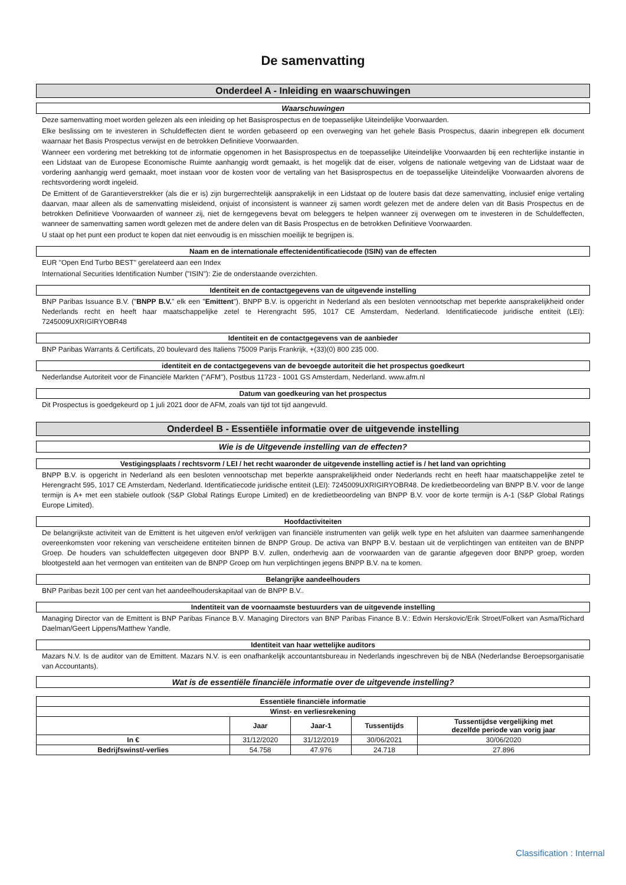De samenvatting
Onderdeel A - Inleiding en waarschuwingen
Waarschuwingen
Deze samenvatting moet worden gelezen als een inleiding op het Basisprospectus en de toepasselijke Uiteindelijke Voorwaarden.
Elke beslissing om te investeren in Schuldeffecten dient te worden gebaseerd op een overweging van het gehele Basis Prospectus, daarin inbegrepen elk document waarnaar het Basis Prospectus verwijst en de betrokken Definitieve Voorwaarden.
Wanneer een vordering met betrekking tot de informatie opgenomen in het Basisprospectus en de toepasselijke Uiteindelijke Voorwaarden bij een rechterlijke instantie in een Lidstaat van de Europese Economische Ruimte aanhangig wordt gemaakt, is het mogelijk dat de eiser, volgens de nationale wetgeving van de Lidstaat waar de vordering aanhangig werd gemaakt, moet instaan voor de kosten voor de vertaling van het Basisprospectus en de toepasselijke Uiteindelijke Voorwaarden alvorens de rechtsvordering wordt ingeleid.
De Emittent of de Garantieverstrekker (als die er is) zijn burgerrechtelijk aansprakelijk in een Lidstaat op de loutere basis dat deze samenvatting, inclusief enige vertaling daarvan, maar alleen als de samenvatting misleidend, onjuist of inconsistent is wanneer zij samen wordt gelezen met de andere delen van dit Basis Prospectus en de betrokken Definitieve Voorwaarden of wanneer zij, niet de kerngegevens bevat om beleggers te helpen wanneer zij overwegen om te investeren in de Schuldeffecten, wanneer de samenvatting samen wordt gelezen met de andere delen van dit Basis Prospectus en de betrokken Definitieve Voorwaarden.
U staat op het punt een product te kopen dat niet eenvoudig is en misschien moeilijk te begrijpen is.
Naam en de internationale effectenidentificatiecode (ISIN) van de effecten
EUR "Open End Turbo BEST" gerelateerd aan een Index
International Securities Identification Number ("ISIN"): Zie de onderstaande overzichten.
Identiteit en de contactgegevens van de uitgevende instelling
BNP Paribas Issuance B.V. ("BNPP B.V." elk een "Emittent"). BNPP B.V. is opgericht in Nederland als een besloten vennootschap met beperkte aansprakelijkheid onder Nederlands recht en heeft haar maatschappelijke zetel te Herengracht 595, 1017 CE Amsterdam, Nederland. Identificatiecode juridische entiteit (LEI): 7245009UXRIGIRYOBR48
Identiteit en de contactgegevens van de aanbieder
BNP Paribas Warrants & Certificats, 20 boulevard des Italiens 75009 Parijs Frankrijk, +(33)(0) 800 235 000.
identiteit en de contactgegevens van de bevoegde autoriteit die het prospectus goedkeurt
Nederlandse Autoriteit voor de Financiële Markten ("AFM"), Postbus 11723 - 1001 GS Amsterdam, Nederland. www.afm.nl
Datum van goedkeuring van het prospectus
Dit Prospectus is goedgekeurd op 1 juli 2021 door de AFM, zoals van tijd tot tijd aangevuld.
Onderdeel B - Essentiële informatie over de uitgevende instelling
Wie is de Uitgevende instelling van de effecten?
Vestigingsplaats / rechtsvorm / LEI / het recht waaronder de uitgevende instelling actief is / het land van oprichting
BNPP B.V. is opgericht in Nederland als een besloten vennootschap met beperkte aansprakelijkheid onder Nederlands recht en heeft haar maatschappelijke zetel te Herengracht 595, 1017 CE Amsterdam, Nederland. Identificatiecode juridische entiteit (LEI): 7245009UXRIGIRYOBR48. De kredietbeoordeling van BNPP B.V. voor de lange termijn is A+ met een stabiele outlook (S&P Global Ratings Europe Limited) en de kredietbeoordeling van BNPP B.V. voor de korte termijn is A-1 (S&P Global Ratings Europe Limited).
Hoofdactiviteiten
De belangrijkste activiteit van de Emittent is het uitgeven en/of verkrijgen van financiële instrumenten van gelijk welk type en het afsluiten van daarmee samenhangende overeenkomsten voor rekening van verscheidene entiteiten binnen de BNPP Group. De activa van BNPP B.V. bestaan uit de verplichtingen van entiteiten van de BNPP Groep. De houders van schuldeffecten uitgegeven door BNPP B.V. zullen, onderhevig aan de voorwaarden van de garantie afgegeven door BNPP groep, worden blootgesteld aan het vermogen van entiteiten van de BNPP Groep om hun verplichtingen jegens BNPP B.V. na te komen.
Belangrijke aandeelhouders
BNP Paribas bezit 100 per cent van het aandeelhouderskapitaal van de BNPP B.V..
Indentiteit van de voornaamste bestuurders van de uitgevende instelling
Managing Director van de Emittent is BNP Paribas Finance B.V. Managing Directors van BNP Paribas Finance B.V.: Edwin Herskovic/Erik Stroet/Folkert van Asma/Richard Daelman/Geert Lippens/Matthew Yandle.
Identiteit van haar wettelijke auditors
Mazars N.V. Is de auditor van de Emittent. Mazars N.V. is een onafhankelijk accountantsbureau in Nederlands ingeschreven bij de NBA (Nederlandse Beroepsorganisatie van Accountants).
Wat is de essentiële financiële informatie over de uitgevende instelling?
| Essentiële financiële informatie | | | | |
| --- | --- | --- | --- | --- |
| Winst- en verliesrekening | | | | |
| | Jaar | Jaar-1 | Tussentijds | Tussentijdse vergelijking met dezelfde periode van vorig jaar |
| In € | 31/12/2020 | 31/12/2019 | 30/06/2021 | 30/06/2020 |
| Bedrijfswinst/-verlies | 54.758 | 47.976 | 24.718 | 27.896 |
Classification : Internal